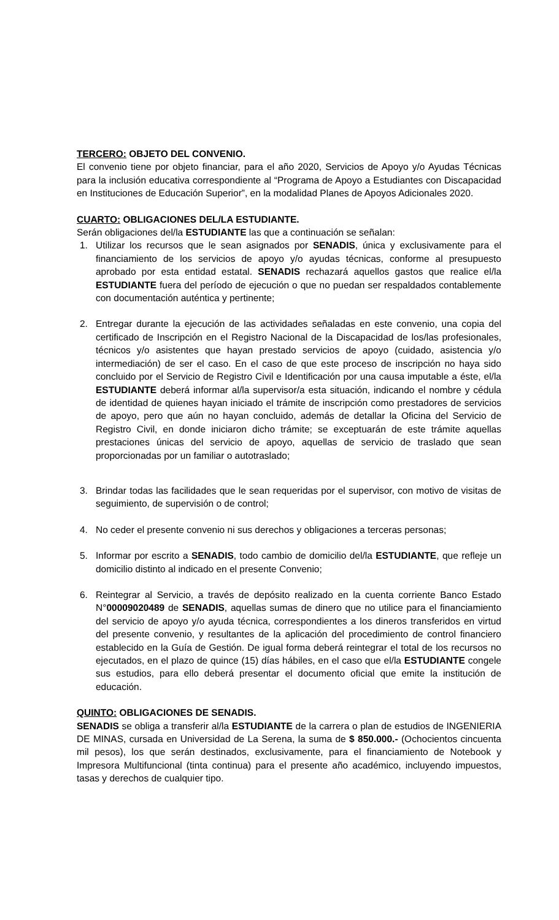TERCERO: OBJETO DEL CONVENIO.
El convenio tiene por objeto financiar, para el año 2020, Servicios de Apoyo y/o Ayudas Técnicas para la inclusión educativa correspondiente al “Programa de Apoyo a Estudiantes con Discapacidad en Instituciones de Educación Superior”, en la modalidad Planes de Apoyos Adicionales 2020.
CUARTO: OBLIGACIONES DEL/LA ESTUDIANTE.
Serán obligaciones del/la ESTUDIANTE las que a continuación se señalan:
1. Utilizar los recursos que le sean asignados por SENADIS, única y exclusivamente para el financiamiento de los servicios de apoyo y/o ayudas técnicas, conforme al presupuesto aprobado por esta entidad estatal. SENADIS rechazará aquellos gastos que realice el/la ESTUDIANTE fuera del período de ejecución o que no puedan ser respaldados contablemente con documentación auténtica y pertinente;
2. Entregar durante la ejecución de las actividades señaladas en este convenio, una copia del certificado de Inscripción en el Registro Nacional de la Discapacidad de los/las profesionales, técnicos y/o asistentes que hayan prestado servicios de apoyo (cuidado, asistencia y/o intermediación) de ser el caso. En el caso de que este proceso de inscripción no haya sido concluido por el Servicio de Registro Civil e Identificación por una causa imputable a éste, el/la ESTUDIANTE deberá informar al/la supervisor/a esta situación, indicando el nombre y cédula de identidad de quienes hayan iniciado el trámite de inscripción como prestadores de servicios de apoyo, pero que aún no hayan concluido, además de detallar la Oficina del Servicio de Registro Civil, en donde iniciaron dicho trámite; se exceptuarán de este trámite aquellas prestaciones únicas del servicio de apoyo, aquellas de servicio de traslado que sean proporcionadas por un familiar o autotraslado;
3. Brindar todas las facilidades que le sean requeridas por el supervisor, con motivo de visitas de seguimiento, de supervisión o de control;
4. No ceder el presente convenio ni sus derechos y obligaciones a terceras personas;
5. Informar por escrito a SENADIS, todo cambio de domicilio del/la ESTUDIANTE, que refleje un domicilio distinto al indicado en el presente Convenio;
6. Reintegrar al Servicio, a través de depósito realizado en la cuenta corriente Banco Estado N°00009020489 de SENADIS, aquellas sumas de dinero que no utilice para el financiamiento del servicio de apoyo y/o ayuda técnica, correspondientes a los dineros transferidos en virtud del presente convenio, y resultantes de la aplicación del procedimiento de control financiero establecido en la Guía de Gestión. De igual forma deberá reintegrar el total de los recursos no ejecutados, en el plazo de quince (15) días hábiles, en el caso que el/la ESTUDIANTE congele sus estudios, para ello deberá presentar el documento oficial que emite la institución de educación.
QUINTO: OBLIGACIONES DE SENADIS.
SENADIS se obliga a transferir al/la ESTUDIANTE de la carrera o plan de estudios de INGENIERIA DE MINAS, cursada en Universidad de La Serena, la suma de $ 850.000.- (Ochocientos cincuenta mil pesos), los que serán destinados, exclusivamente, para el financiamiento de Notebook y Impresora Multifuncional (tinta continua) para el presente año académico, incluyendo impuestos, tasas y derechos de cualquier tipo.